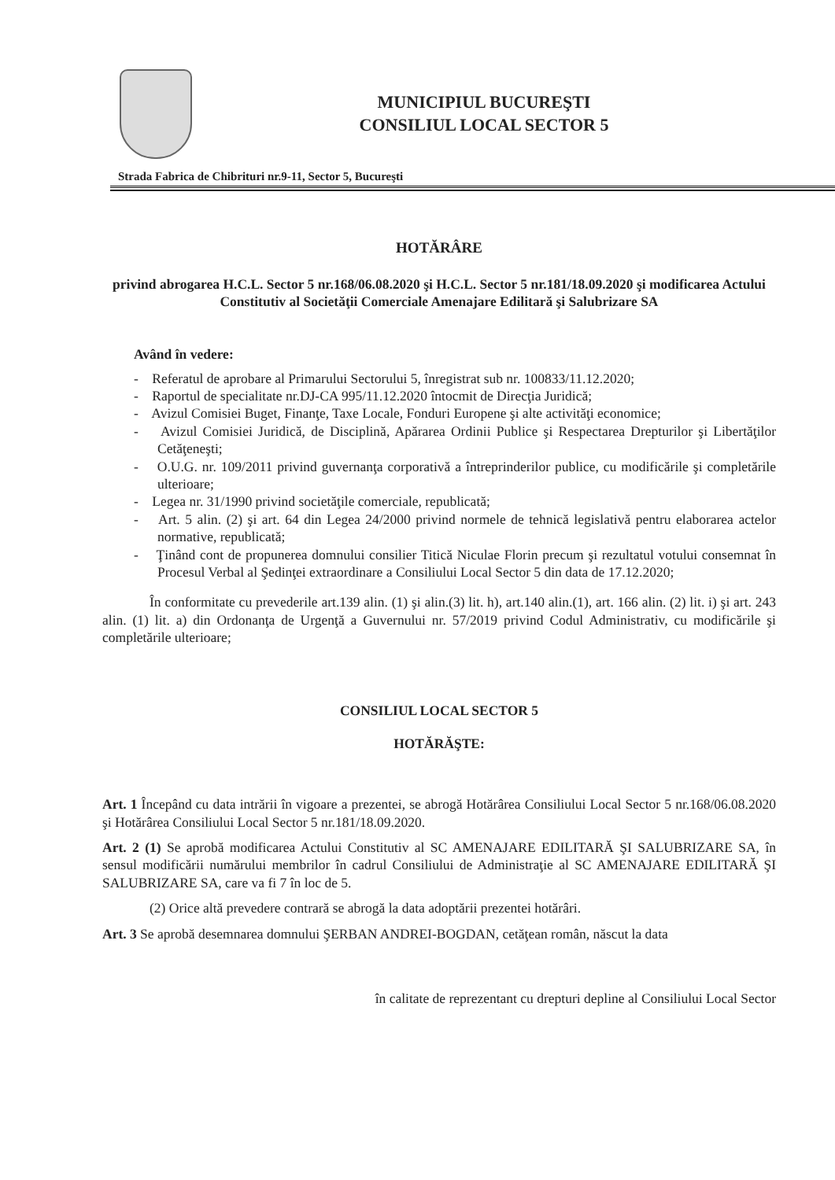MUNICIPIUL BUCUREŞTI
CONSILIUL LOCAL SECTOR 5
Strada Fabrica de Chibrituri nr.9-11, Sector 5, Bucureşti
HOTĂRÂRE
privind abrogarea H.C.L. Sector 5 nr.168/06.08.2020 şi H.C.L. Sector 5 nr.181/18.09.2020 şi modificarea Actului Constitutiv al Societăţii Comerciale Amenajare Edilitară şi Salubrizare SA
Având în vedere:
- Referatul de aprobare al Primarului Sectorului 5, înregistrat sub nr. 100833/11.12.2020;
- Raportul de specialitate nr.DJ-CA 995/11.12.2020 întocmit de Direcţia Juridică;
- Avizul Comisiei Buget, Finanţe, Taxe Locale, Fonduri Europene şi alte activităţi economice;
- Avizul Comisiei Juridică, de Disciplină, Apărarea Ordinii Publice şi Respectarea Drepturilor şi Libertăţilor Cetăţeneşti;
- O.U.G. nr. 109/2011 privind guvernanţa corporativă a întreprinderilor publice, cu modificările şi completările ulterioare;
- Legea nr. 31/1990 privind societăţile comerciale, republicată;
- Art. 5 alin. (2) şi art. 64 din Legea 24/2000 privind normele de tehnică legislativă pentru elaborarea actelor normative, republicată;
- Ţinând cont de propunerea domnului consilier Titică Niculae Florin precum şi rezultatul votului consemnat în Procesul Verbal al Şedinţei extraordinare a Consiliului Local Sector 5 din data de 17.12.2020;
În conformitate cu prevederile art.139 alin. (1) şi alin.(3) lit. h), art.140 alin.(1), art. 166 alin. (2) lit. i) şi art. 243 alin. (1) lit. a) din Ordonanţa de Urgenţă a Guvernului nr. 57/2019 privind Codul Administrativ, cu modificările şi completările ulterioare;
CONSILIUL LOCAL SECTOR 5
HOTĂRĂŞTE:
Art. 1 Începând cu data intrării în vigoare a prezentei, se abrogă Hotărârea Consiliului Local Sector 5 nr.168/06.08.2020 şi Hotărârea Consiliului Local Sector 5 nr.181/18.09.2020.
Art. 2 (1) Se aprobă modificarea Actului Constitutiv al SC AMENAJARE EDILITARĂ ŞI SALUBRIZARE SA, în sensul modificării numărului membrilor în cadrul Consiliului de Administraţie al SC AMENAJARE EDILITARĂ ŞI SALUBRIZARE SA, care va fi 7 în loc de 5.
(2) Orice altă prevedere contrară se abrogă la data adoptării prezentei hotărâri.
Art. 3 Se aprobă desemnarea domnului ŞERBAN ANDREI-BOGDAN, cetăţean român, născut la data
în calitate de reprezentant cu drepturi depline al Consiliului Local Sector